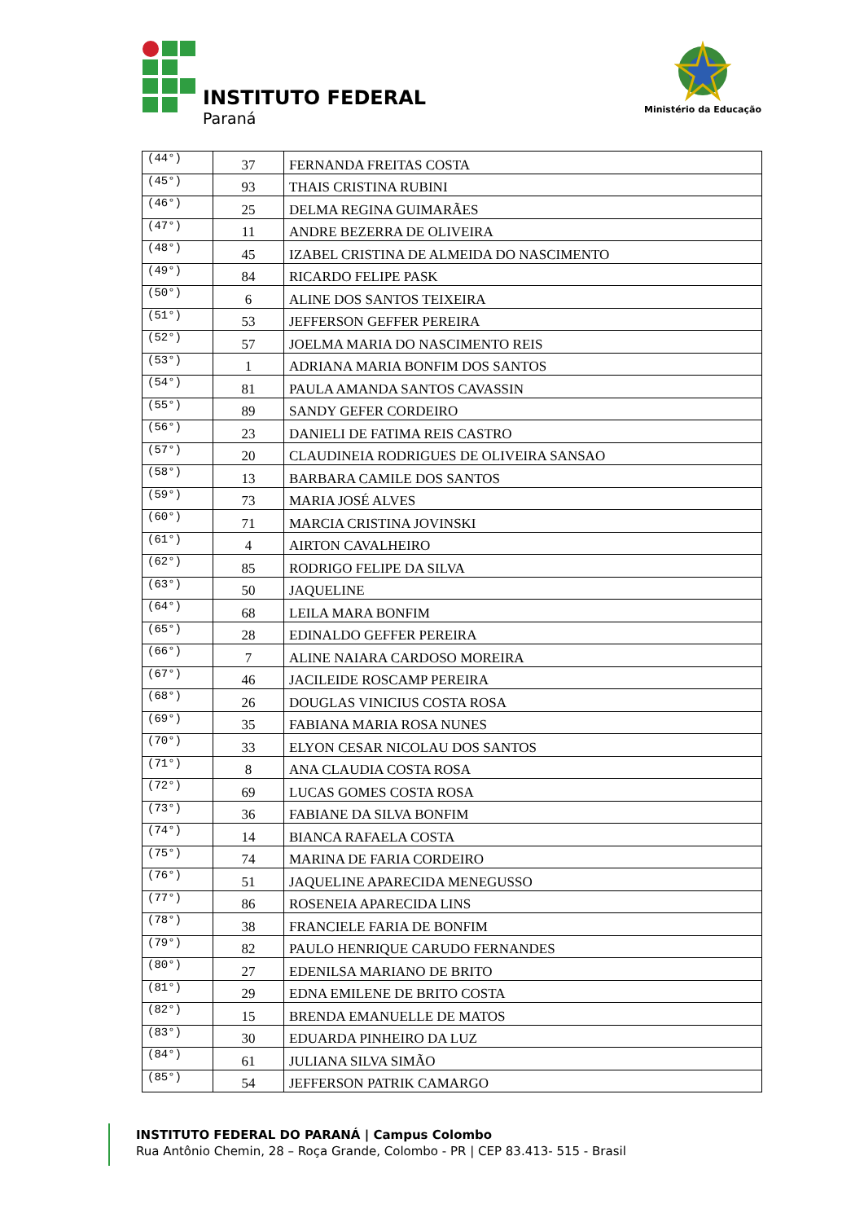INSTITUTO FEDERAL
Paraná
Ministério da Educação
| (44°) | 37 | FERNANDA FREITAS COSTA |
| (45°) | 93 | THAIS CRISTINA RUBINI |
| (46°) | 25 | DELMA REGINA GUIMARÃES |
| (47°) | 11 | ANDRE BEZERRA DE OLIVEIRA |
| (48°) | 45 | IZABEL CRISTINA DE ALMEIDA DO NASCIMENTO |
| (49°) | 84 | RICARDO FELIPE PASK |
| (50°) | 6 | ALINE DOS SANTOS TEIXEIRA |
| (51°) | 53 | JEFFERSON GEFFER PEREIRA |
| (52°) | 57 | JOELMA MARIA DO NASCIMENTO REIS |
| (53°) | 1 | ADRIANA MARIA BONFIM DOS SANTOS |
| (54°) | 81 | PAULA AMANDA SANTOS CAVASSIN |
| (55°) | 89 | SANDY GEFER CORDEIRO |
| (56°) | 23 | DANIELI DE FATIMA REIS CASTRO |
| (57°) | 20 | CLAUDINEIA RODRIGUES DE OLIVEIRA SANSAO |
| (58°) | 13 | BARBARA CAMILE DOS SANTOS |
| (59°) | 73 | MARIA JOSÉ ALVES |
| (60°) | 71 | MARCIA CRISTINA JOVINSKI |
| (61°) | 4 | AIRTON CAVALHEIRO |
| (62°) | 85 | RODRIGO FELIPE DA SILVA |
| (63°) | 50 | JAQUELINE |
| (64°) | 68 | LEILA MARA BONFIM |
| (65°) | 28 | EDINALDO GEFFER PEREIRA |
| (66°) | 7 | ALINE NAIARA CARDOSO MOREIRA |
| (67°) | 46 | JACILEIDE ROSCAMP PEREIRA |
| (68°) | 26 | DOUGLAS VINICIUS COSTA ROSA |
| (69°) | 35 | FABIANA MARIA ROSA NUNES |
| (70°) | 33 | ELYON CESAR NICOLAU DOS SANTOS |
| (71°) | 8 | ANA CLAUDIA COSTA ROSA |
| (72°) | 69 | LUCAS GOMES COSTA ROSA |
| (73°) | 36 | FABIANE DA SILVA BONFIM |
| (74°) | 14 | BIANCA RAFAELA COSTA |
| (75°) | 74 | MARINA DE FARIA CORDEIRO |
| (76°) | 51 | JAQUELINE APARECIDA MENEGUSSO |
| (77°) | 86 | ROSENEIA APARECIDA LINS |
| (78°) | 38 | FRANCIELE FARIA DE BONFIM |
| (79°) | 82 | PAULO HENRIQUE CARUDO FERNANDES |
| (80°) | 27 | EDENILSA MARIANO DE BRITO |
| (81°) | 29 | EDNA EMILENE DE BRITO COSTA |
| (82°) | 15 | BRENDA EMANUELLE DE MATOS |
| (83°) | 30 | EDUARDA PINHEIRO DA LUZ |
| (84°) | 61 | JULIANA SILVA SIMÃO |
| (85°) | 54 | JEFFERSON PATRIK CAMARGO |
INSTITUTO FEDERAL DO PARANÁ | Campus Colombo
Rua Antônio Chemin, 28 – Roça Grande, Colombo - PR | CEP 83.413- 515 - Brasil